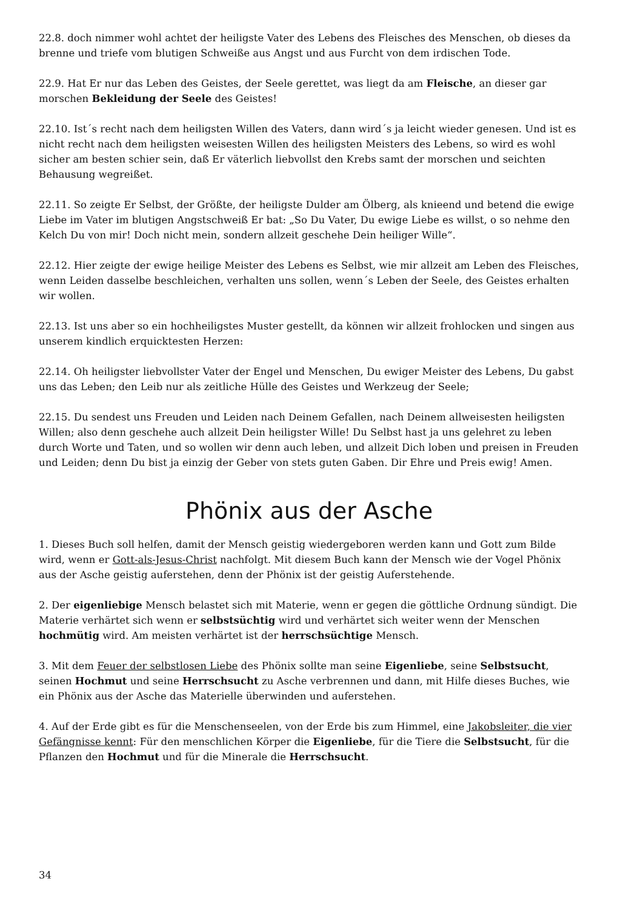22.8. doch nimmer wohl achtet der heiligste Vater des Lebens des Fleisches des Menschen, ob dieses da brenne und triefe vom blutigen Schweiße aus Angst und aus Furcht von dem irdischen Tode.
22.9. Hat Er nur das Leben des Geistes, der Seele gerettet, was liegt da am Fleische, an dieser gar morschen Bekleidung der Seele des Geistes!
22.10. Ist´s recht nach dem heiligsten Willen des Vaters, dann wird´s ja leicht wieder genesen. Und ist es nicht recht nach dem heiligsten weisesten Willen des heiligsten Meisters des Lebens, so wird es wohl sicher am besten schier sein, daß Er väterlich liebvollst den Krebs samt der morschen und seichten Behausung wegreißet.
22.11. So zeigte Er Selbst, der Größte, der heiligste Dulder am Ölberg, als knieend und betend die ewige Liebe im Vater im blutigen Angstschweiß Er bat: „So Du Vater, Du ewige Liebe es willst, o so nehme den Kelch Du von mir! Doch nicht mein, sondern allzeit geschehe Dein heiliger Wille“.
22.12. Hier zeigte der ewige heilige Meister des Lebens es Selbst, wie mir allzeit am Leben des Fleisches, wenn Leiden dasselbe beschleichen, verhalten uns sollen, wenn´s Leben der Seele, des Geistes erhalten wir wollen.
22.13. Ist uns aber so ein hochheiligstes Muster gestellt, da können wir allzeit frohlocken und singen aus unserem kindlich erquicktesten Herzen:
22.14. Oh heiligster liebvollster Vater der Engel und Menschen, Du ewiger Meister des Lebens, Du gabst uns das Leben; den Leib nur als zeitliche Hülle des Geistes und Werkzeug der Seele;
22.15. Du sendest uns Freuden und Leiden nach Deinem Gefallen, nach Deinem allweisesten heiligsten Willen; also denn geschehe auch allzeit Dein heiligster Wille! Du Selbst hast ja uns gelehret zu leben durch Worte und Taten, und so wollen wir denn auch leben, und allzeit Dich loben und preisen in Freuden und Leiden; denn Du bist ja einzig der Geber von stets guten Gaben. Dir Ehre und Preis ewig! Amen.
Phönix aus der Asche
1. Dieses Buch soll helfen, damit der Mensch geistig wiedergeboren werden kann und Gott zum Bilde wird, wenn er Gott-als-Jesus-Christ nachfolgt. Mit diesem Buch kann der Mensch wie der Vogel Phönix aus der Asche geistig auferstehen, denn der Phönix ist der geistig Auferstehende.
2. Der eigenliebige Mensch belastet sich mit Materie, wenn er gegen die göttliche Ordnung sündigt. Die Materie verhärtet sich wenn er selbstsüchtig wird und verhärtet sich weiter wenn der Menschen hochmütig wird. Am meisten verhärtet ist der herrschsüchtige Mensch.
3. Mit dem Feuer der selbstlosen Liebe des Phönix sollte man seine Eigenliebe, seine Selbstsucht, seinen Hochmut und seine Herrschsucht zu Asche verbrennen und dann, mit Hilfe dieses Buches, wie ein Phönix aus der Asche das Materielle überwinden und auferstehen.
4. Auf der Erde gibt es für die Menschenseelen, von der Erde bis zum Himmel, eine Jakobsleiter, die vier Gefängnisse kennt: Für den menschlichen Körper die Eigenliebe, für die Tiere die Selbstsucht, für die Pflanzen den Hochmut und für die Minerale die Herrschsucht.
34